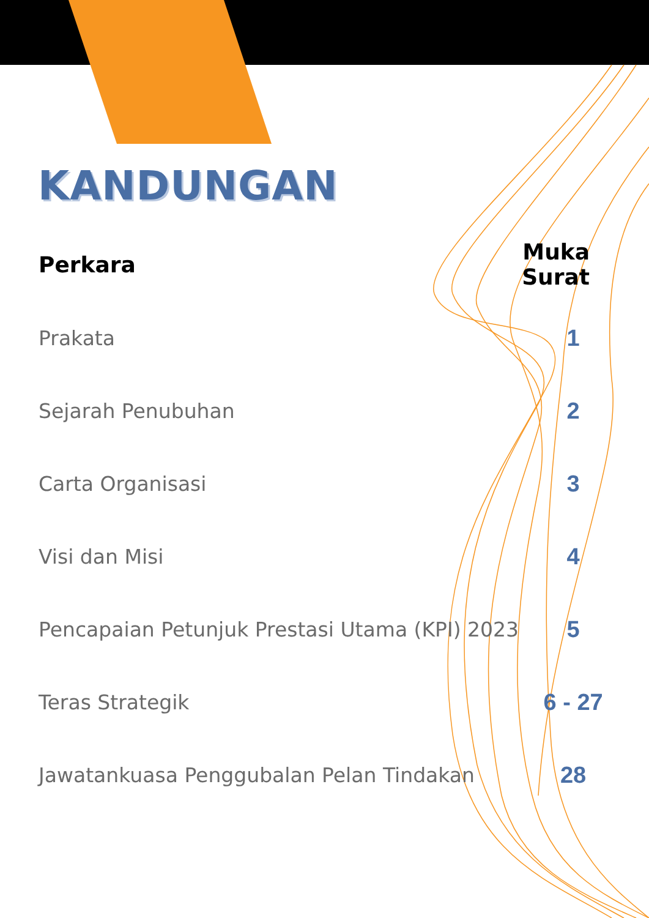KANDUNGAN
| Perkara | Muka Surat |
| --- | --- |
| Prakata | 1 |
| Sejarah Penubuhan | 2 |
| Carta Organisasi | 3 |
| Visi dan Misi | 4 |
| Pencapaian Petunjuk Prestasi Utama (KPI) 2023 | 5 |
| Teras Strategik | 6 - 27 |
| Jawatankuasa Penggubalan Pelan Tindakan | 28 |